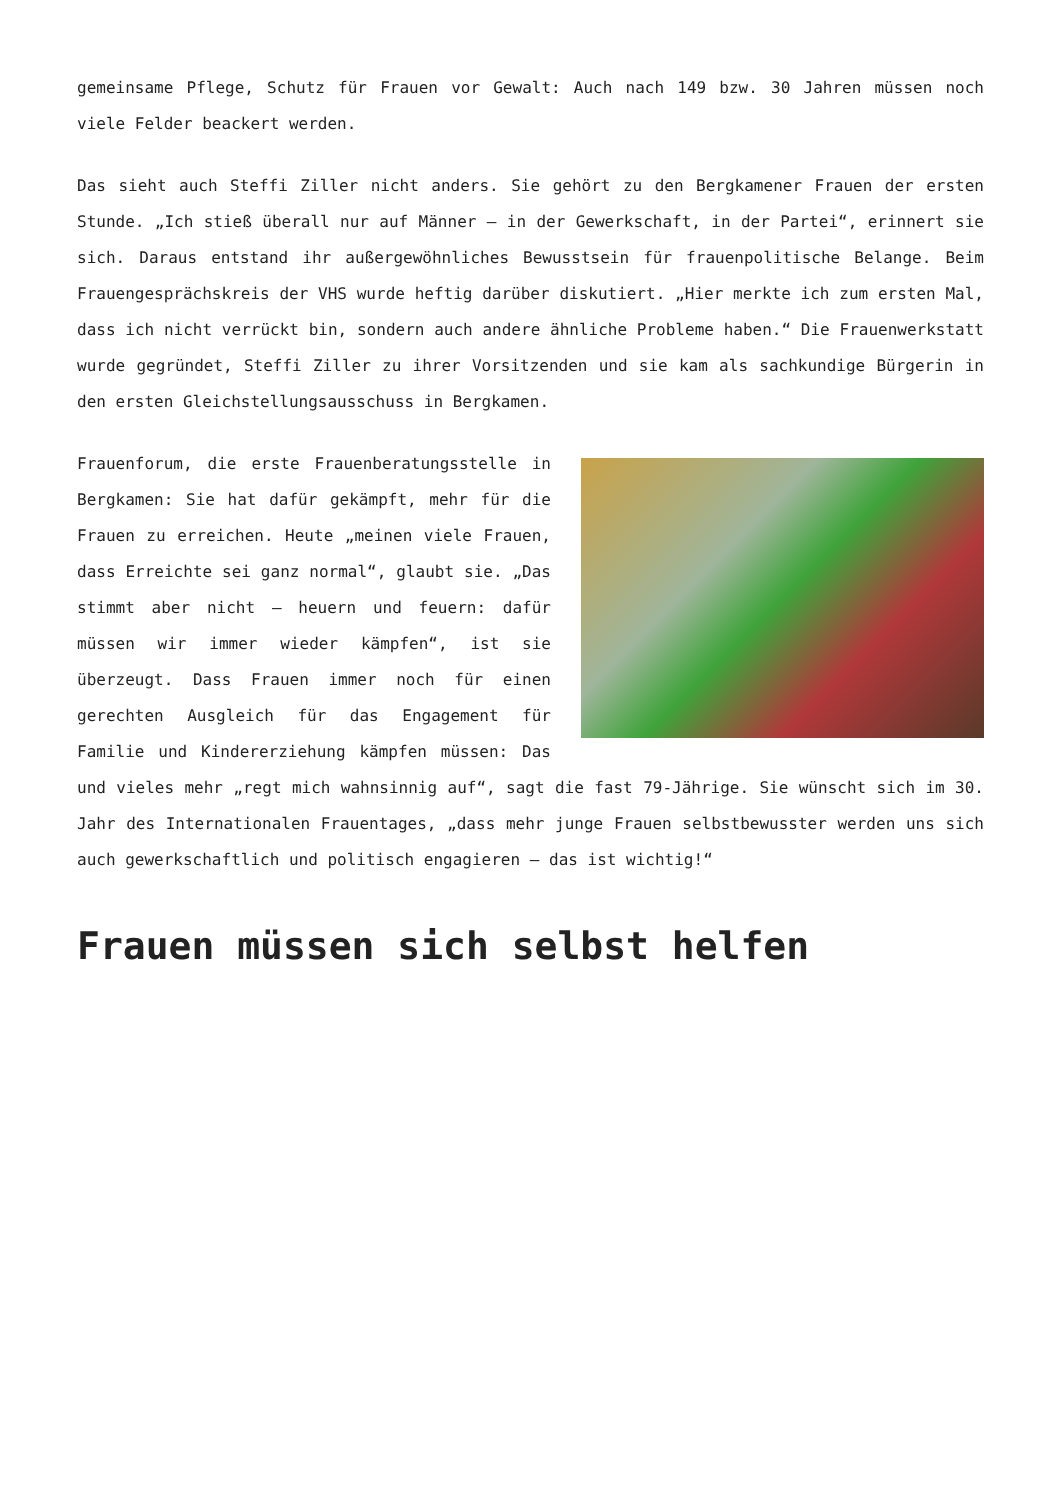gemeinsame Pflege, Schutz für Frauen vor Gewalt: Auch nach 149 bzw. 30 Jahren müssen noch viele Felder beackert werden.
Das sieht auch Steffi Ziller nicht anders. Sie gehört zu den Bergkamener Frauen der ersten Stunde. „Ich stieß überall nur auf Männer – in der Gewerkschaft, in der Partei“, erinnert sie sich. Daraus entstand ihr außergewöhnliches Bewusstsein für frauenpolitische Belange. Beim Frauengesprächskreis der VHS wurde heftig darüber diskutiert. „Hier merkte ich zum ersten Mal, dass ich nicht verrückt bin, sondern auch andere ähnliche Probleme haben.“ Die Frauenwerkstatt wurde gegründet, Steffi Ziller zu ihrer Vorsitzenden und sie kam als sachkundige Bürgerin in den ersten Gleichstellungsausschuss in Bergkamen.
Frauenforum, die erste Frauenberatungsstelle in Bergkamen: Sie hat dafür gekämpft, mehr für die Frauen zu erreichen. Heute „meinen viele Frauen, dass Erreichte sei ganz normal“, glaubt sie. „Das stimmt aber nicht – heuern und feuern: dafür müssen wir immer wieder kämpfen“, ist sie überzeugt. Dass Frauen immer noch für einen gerechten Ausgleich für das Engagement für Familie und Kindererziehung kämpfen müssen: Das und vieles mehr „regt mich wahnsinnig auf“, sagt die fast 79-Jährige. Sie wünscht sich im 30. Jahr des Internationalen Frauentages, „dass mehr junge Frauen selbstbewusster werden uns sich auch gewerkschaftlich und politisch engagieren – das ist wichtig!“
Frauen müssen sich selbst helfen